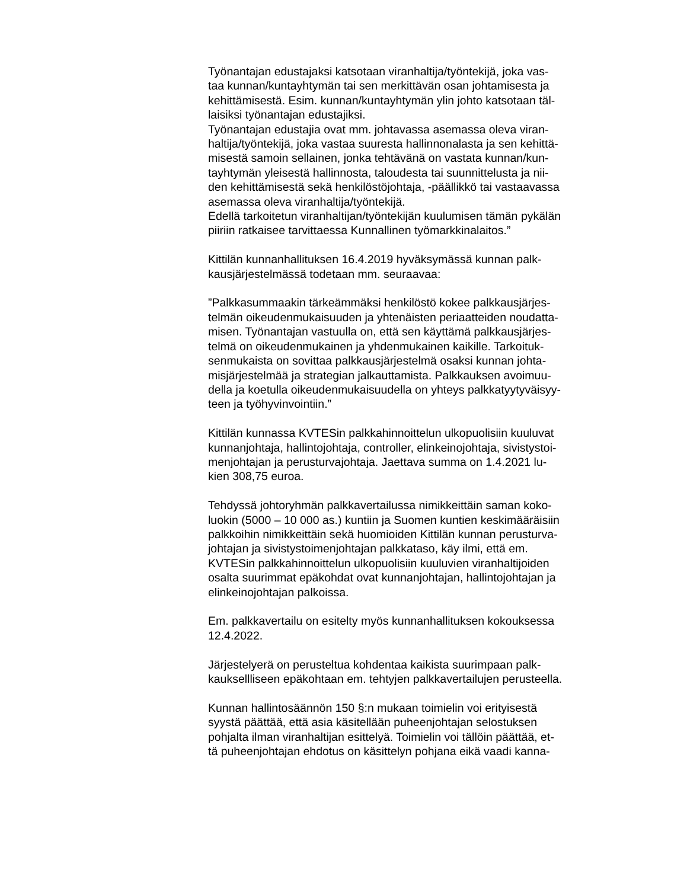Työnantajan edustajaksi katsotaan viranhaltija/työntekijä, joka vas-
taa kunnan/kuntayhtymän tai sen merkittävän osan johtamisesta ja
kehittämisestä. Esim. kunnan/kuntayhtymän ylin johto katsotaan täl-
laisiksi työnantajan edustajiksi.
Työnantajan edustajia ovat mm. johtavassa asemassa oleva viran-
haltija/työntekijä, joka vastaa suuresta hallinnonalasta ja sen kehittä-
misestä samoin sellainen, jonka tehtävänä on vastata kunnan/kun-
tayhtymän yleisestä hallinnosta, taloudesta tai suunnittelusta ja nii-
den kehittämisestä sekä henkilöstöjohtaja, -päällikkö tai vastaavassa
asemassa oleva viranhaltija/työntekijä.
Edellä tarkoitetun viranhaltijan/työntekijän kuulumisen tämän pykälän
piiriin ratkaisee tarvittaessa Kunnallinen työmarkkinalaitos.”
Kittilän kunnanhallituksen 16.4.2019 hyväksymässä kunnan palk-
kausjärjestelmässä todetaan mm. seuraavaa:
”Palkkasummaakin tärkeämmäksi henkilöstö kokee palkkausjärjes-
telmän oikeudenmukaisuuden ja yhtenäisten periaatteiden noudatta-
misen. Työnantajan vastuulla on, että sen käyttämä palkkausjärjes-
telmä on oikeudenmukainen ja yhdenmukainen kaikille. Tarkoituk-
senmukaista on sovittaa palkkausjärjestelmä osaksi kunnan johta-
misjärjestelmää ja strategian jalkauttamista. Palkkauksen avoimuu-
della ja koetulla oikeudenmukaisuudella on yhteys palkkatyytyväisyy-
teen ja työhyvinvointiin.”
Kittilän kunnassa KVTESin palkkahinnoittelun ulkopuolisiin kuuluvat
kunnanjohtaja, hallintojohtaja, controller, elinkeinojohtaja, sivistystoi-
menjohtajan ja perusturvajohtaja. Jaettava summa on 1.4.2021 lu-
kien 308,75 euroa.
Tehdyssä johtoryhmän palkkavertailussa nimikkeittäin saman koko-
luokin (5000 – 10 000 as.) kuntiin ja Suomen kuntien keskimääräisiin
palkkoihin nimikkeittäin sekä huomioiden Kittilän kunnan perusturva-
johtajan ja sivistystoimenjohtajan palkkataso, käy ilmi, että em.
KVTESin palkkahinnoittelun ulkopuolisiin kuuluvien viranhaltijoiden
osalta suurimmat epäkohdat ovat kunnanjohtajan, hallintojohtajan ja
elinkeinojohtajan palkoissa.
Em. palkkavertailu on esitelty myös kunnanhallituksen kokouksessa
12.4.2022.
Järjestelyerä on perusteltua kohdentaa kaikista suurimpaan palk-
kauksellliseen epäkohtaan em. tehtyjen palkkavertailujen perusteella.
Kunnan hallintosäännön 150 §:n mukaan toimielin voi erityisestä
syystä päättää, että asia käsitellään puheenjohtajan selostuksen
pohjalta ilman viranhaltijan esittelyä. Toimielin voi tällöin päättää, et-
tä puheenjohtajan ehdotus on käsittelyn pohjana eikä vaadi kanna-